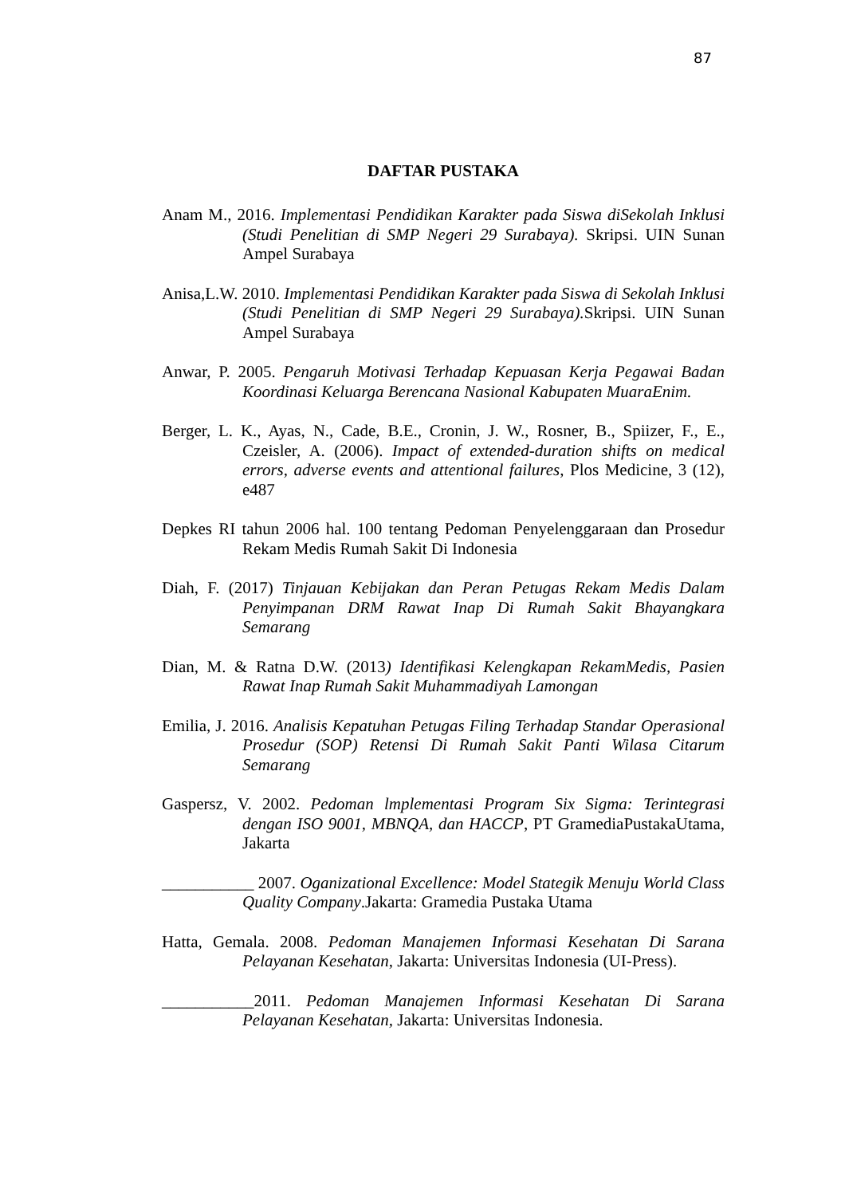87
DAFTAR PUSTAKA
Anam M., 2016. Implementasi Pendidikan Karakter pada Siswa diSekolah Inklusi (Studi Penelitian di SMP Negeri 29 Surabaya). Skripsi. UIN Sunan Ampel Surabaya
Anisa,L.W. 2010. Implementasi Pendidikan Karakter pada Siswa di Sekolah Inklusi (Studi Penelitian di SMP Negeri 29 Surabaya). Skripsi. UIN Sunan Ampel Surabaya
Anwar, P. 2005. Pengaruh Motivasi Terhadap Kepuasan Kerja Pegawai Badan Koordinasi Keluarga Berencana Nasional Kabupaten MuaraEnim.
Berger, L. K., Ayas, N., Cade, B.E., Cronin, J. W., Rosner, B., Spiizer, F., E., Czeisler, A. (2006). Impact of extended-duration shifts on medical errors, adverse events and attentional failures, Plos Medicine, 3 (12), e487
Depkes RI tahun 2006 hal. 100 tentang Pedoman Penyelenggaraan dan Prosedur Rekam Medis Rumah Sakit Di Indonesia
Diah, F. (2017) Tinjauan Kebijakan dan Peran Petugas Rekam Medis Dalam Penyimpanan DRM Rawat Inap Di Rumah Sakit Bhayangkara Semarang
Dian, M. & Ratna D.W. (2013) Identifikasi Kelengkapan RekamMedis, Pasien Rawat Inap Rumah Sakit Muhammadiyah Lamongan
Emilia, J. 2016. Analisis Kepatuhan Petugas Filing Terhadap Standar Operasional Prosedur (SOP) Retensi Di Rumah Sakit Panti Wilasa Citarum Semarang
Gaspersz, V. 2002. Pedoman lmplementasi Program Six Sigma: Terintegrasi dengan ISO 9001, MBNQA, dan HACCP, PT GramediaPustakaUtama, Jakarta
___________ 2007. Oganizational Excellence: Model Stategik Menuju World Class Quality Company.Jakarta: Gramedia Pustaka Utama
Hatta, Gemala. 2008. Pedoman Manajemen Informasi Kesehatan Di Sarana Pelayanan Kesehatan, Jakarta: Universitas Indonesia (UI-Press).
___________2011. Pedoman Manajemen Informasi Kesehatan Di Sarana Pelayanan Kesehatan, Jakarta: Universitas Indonesia.